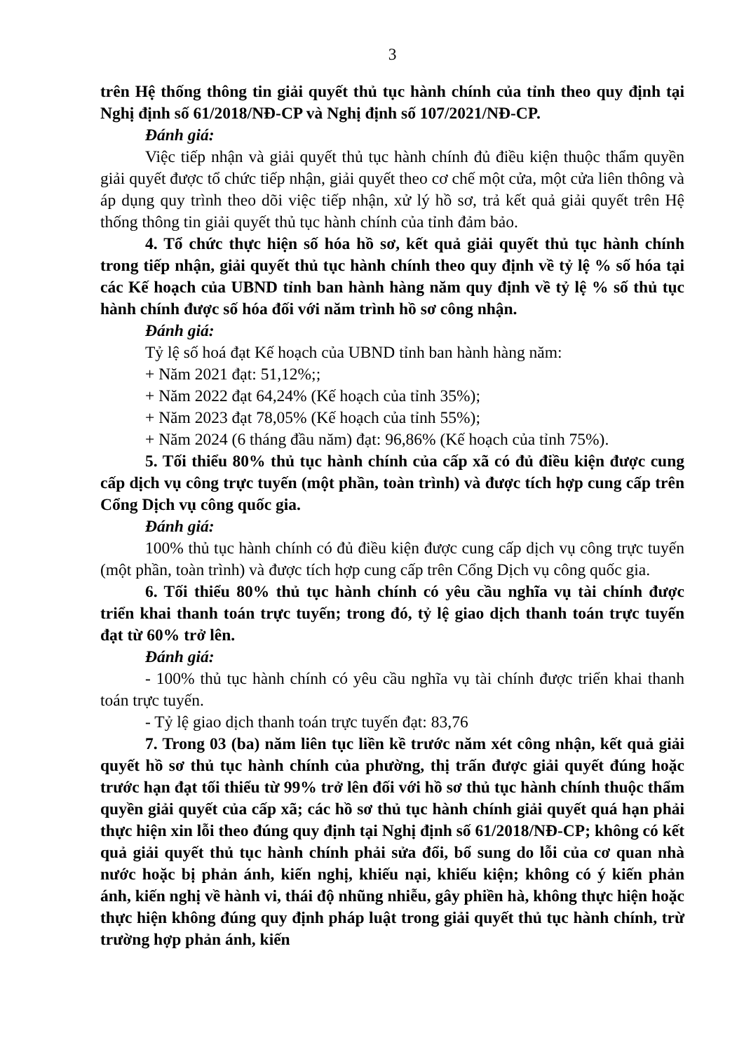3
trên Hệ thống thông tin giải quyết thủ tục hành chính của tỉnh theo quy định tại Nghị định số 61/2018/NĐ-CP và Nghị định số 107/2021/NĐ-CP.
Đánh giá:
Việc tiếp nhận và giải quyết thủ tục hành chính đủ điều kiện thuộc thẩm quyền giải quyết được tổ chức tiếp nhận, giải quyết theo cơ chế một cửa, một cửa liên thông và áp dụng quy trình theo dõi việc tiếp nhận, xử lý hồ sơ, trả kết quả giải quyết trên Hệ thống thông tin giải quyết thủ tục hành chính của tỉnh đảm bảo.
4. Tổ chức thực hiện số hóa hồ sơ, kết quả giải quyết thủ tục hành chính trong tiếp nhận, giải quyết thủ tục hành chính theo quy định về tỷ lệ % số hóa tại các Kế hoạch của UBND tỉnh ban hành hàng năm quy định về tỷ lệ % số thủ tục hành chính được số hóa đối với năm trình hồ sơ công nhận.
Đánh giá:
Tỷ lệ số hoá đạt Kế hoạch của UBND tỉnh ban hành hàng năm:
+ Năm 2021 đạt: 51,12%;;
+ Năm 2022 đạt 64,24% (Kế hoạch của tỉnh 35%);
+ Năm 2023 đạt 78,05% (Kế hoạch của tỉnh 55%);
+ Năm 2024 (6 tháng đầu năm) đạt: 96,86% (Kế hoạch của tỉnh 75%).
5. Tối thiểu 80% thủ tục hành chính của cấp xã có đủ điều kiện được cung cấp dịch vụ công trực tuyến (một phần, toàn trình) và được tích hợp cung cấp trên Cổng Dịch vụ công quốc gia.
Đánh giá:
100% thủ tục hành chính có đủ điều kiện được cung cấp dịch vụ công trực tuyến (một phần, toàn trình) và được tích hợp cung cấp trên Cổng Dịch vụ công quốc gia.
6. Tối thiểu 80% thủ tục hành chính có yêu cầu nghĩa vụ tài chính được triển khai thanh toán trực tuyến; trong đó, tỷ lệ giao dịch thanh toán trực tuyến đạt từ 60% trở lên.
Đánh giá:
- 100% thủ tục hành chính có yêu cầu nghĩa vụ tài chính được triển khai thanh toán trực tuyến.
- Tỷ lệ giao dịch thanh toán trực tuyến đạt: 83,76
7. Trong 03 (ba) năm liên tục liền kề trước năm xét công nhận, kết quả giải quyết hồ sơ thủ tục hành chính của phường, thị trấn được giải quyết đúng hoặc trước hạn đạt tối thiểu từ 99% trở lên đối với hồ sơ thủ tục hành chính thuộc thẩm quyền giải quyết của cấp xã; các hồ sơ thủ tục hành chính giải quyết quá hạn phải thực hiện xin lỗi theo đúng quy định tại Nghị định số 61/2018/NĐ-CP; không có kết quả giải quyết thủ tục hành chính phải sửa đổi, bổ sung do lỗi của cơ quan nhà nước hoặc bị phản ánh, kiến nghị, khiếu nại, khiếu kiện; không có ý kiến phản ánh, kiến nghị về hành vi, thái độ nhũng nhiễu, gây phiền hà, không thực hiện hoặc thực hiện không đúng quy định pháp luật trong giải quyết thủ tục hành chính, trừ trường hợp phản ánh, kiến